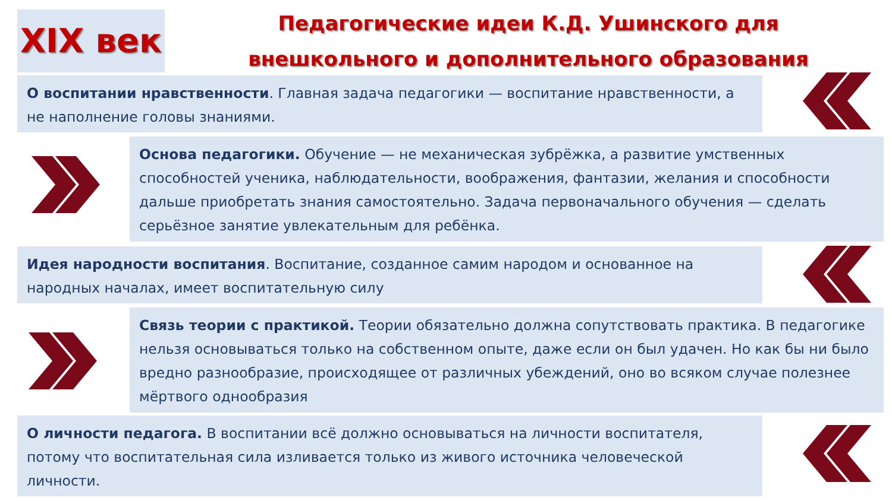XIX век
Педагогические идеи К.Д. Ушинского для
внешкольного и дополнительного образования
О воспитании нравственности. Главная задача педагогики — воспитание нравственности, а не наполнение головы знаниями.
Основа педагогики. Обучение — не механическая зубрёжка, а развитие умственных способностей ученика, наблюдательности, воображения, фантазии, желания и способности дальше приобретать знания самостоятельно. Задача первоначального обучения — сделать серьёзное занятие увлекательным для ребёнка.
Идея народности воспитания. Воспитание, созданное самим народом и основанное на народных началах, имеет воспитательную силу
Связь теории с практикой. Теории обязательно должна сопутствовать практика. В педагогике нельзя основываться только на собственном опыте, даже если он был удачен. Но как бы ни было вредно разнообразие, происходящее от различных убеждений, оно во всяком случае полезнее мёртвого однообразия
О личности педагога. В воспитании всё должно основываться на личности воспитателя, потому что воспитательная сила изливается только из живого источника человеческой личности.